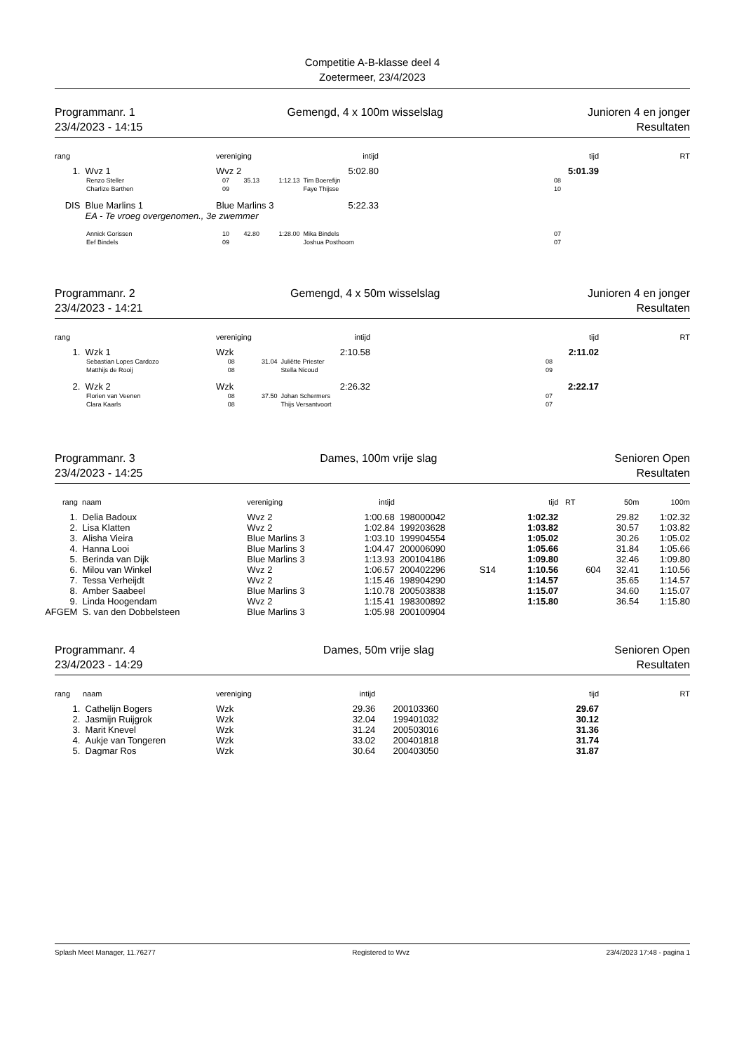Competitie A-B-klasse deel 4
Zoetermeer, 23/4/2023
Programmanr. 1
23/4/2023 - 14:15
Gemengd, 4 x 100m wisselslag Junioren 4 en jonger
Resultaten
| rang | | vereniging | | | intijd | | tijd | RT |
| --- | --- | --- | --- | --- | --- | --- | --- | --- |
| 1. | Wvz 1 | Wvz 2 | | | 5:02.80 | | 5:01.39 | |
| | Renzo Steller | 07 | 35.13 | 1:12.13 | Tim Boerefijn | | 08 | |
| | Charlize Barthen | 09 | | | Faye Thijsse | | 10 | |
| DIS | Blue Marlins 1 | Blue Marlins 3 | | | 5:22.33 | | | |
| | EA - Te vroeg overgenomen., 3e zwemmer | | | | | | | |
| | Annick Gorissen | 10 | 42.80 | 1:28.00 | Mika Bindels | | 07 | |
| | Eef Bindels | 09 | | | Joshua Posthoorn | | 07 | |
Programmanr. 2
23/4/2023 - 14:21
Gemengd, 4 x 50m wisselslag Junioren 4 en jonger
Resultaten
| rang | | vereniging | | | intijd | | tijd | RT |
| --- | --- | --- | --- | --- | --- | --- | --- | --- |
| 1. | Wzk 1 | Wzk | | | 2:10.58 | | 2:11.02 | |
| | Sebastian Lopes Cardozo | 08 | | 31.04 | Juliëtte Priester | | 08 | |
| | Matthijs de Rooij | 08 | | | Stella Nicoud | | 09 | |
| 2. | Wzk 2 | Wzk | | | 2:26.32 | | 2:22.17 | |
| | Florien van Veenen | 08 | | 37.50 | Johan Schermers | | 07 | |
| | Clara Kaarls | 08 | | | Thijs Versantvoort | | 07 | |
Programmanr. 3
23/4/2023 - 14:25
Dames, 100m vrije slag Senioren Open
Resultaten
| rang | naam | vereniging | intijd | | | tijd | RT | | 50m | 100m |
| --- | --- | --- | --- | --- | --- | --- | --- | --- | --- | --- |
| 1. | Delia Badoux | Wvz 2 | 1:00.68 | 198000042 | | 1:02.32 | | | 29.82 | 1:02.32 |
| 2. | Lisa Klatten | Wvz 2 | 1:02.84 | 199203628 | | 1:03.82 | | | 30.57 | 1:03.82 |
| 3. | Alisha Vieira | Blue Marlins 3 | 1:03.10 | 199904554 | | 1:05.02 | | | 30.26 | 1:05.02 |
| 4. | Hanna Looi | Blue Marlins 3 | 1:04.47 | 200006090 | | 1:05.66 | | | 31.84 | 1:05.66 |
| 5. | Berinda van Dijk | Blue Marlins 3 | 1:13.93 | 200104186 | | 1:09.80 | | | 32.46 | 1:09.80 |
| 6. | Milou van Winkel | Wvz 2 | 1:06.57 | 200402296 | S14 | 1:10.56 | | 604 | 32.41 | 1:10.56 |
| 7. | Tessa Verheijdt | Wvz 2 | 1:15.46 | 198904290 | | 1:14.57 | | | 35.65 | 1:14.57 |
| 8. | Amber Saabeel | Blue Marlins 3 | 1:10.78 | 200503838 | | 1:15.07 | | | 34.60 | 1:15.07 |
| 9. | Linda Hoogendam | Wvz 2 | 1:15.41 | 198300892 | | 1:15.80 | | | 36.54 | 1:15.80 |
| AFGEM | S. van den Dobbelsteen | Blue Marlins 3 | 1:05.98 | 200100904 | | | | | | |
Programmanr. 4
23/4/2023 - 14:29
Dames, 50m vrije slag Senioren Open
Resultaten
| rang | naam | vereniging | intijd | | tijd | RT |
| --- | --- | --- | --- | --- | --- | --- |
| 1. | Cathelijn Bogers | Wzk | 29.36 | 200103360 | 29.67 | |
| 2. | Jasmijn Ruijgrok | Wzk | 32.04 | 199401032 | 30.12 | |
| 3. | Marit Knevel | Wzk | 31.24 | 200503016 | 31.36 | |
| 4. | Aukje van Tongeren | Wzk | 33.02 | 200401818 | 31.74 | |
| 5. | Dagmar Ros | Wzk | 30.64 | 200403050 | 31.87 | |
Splash Meet Manager, 11.76277 Registered to Wvz 23/4/2023 17:48 - pagina 1